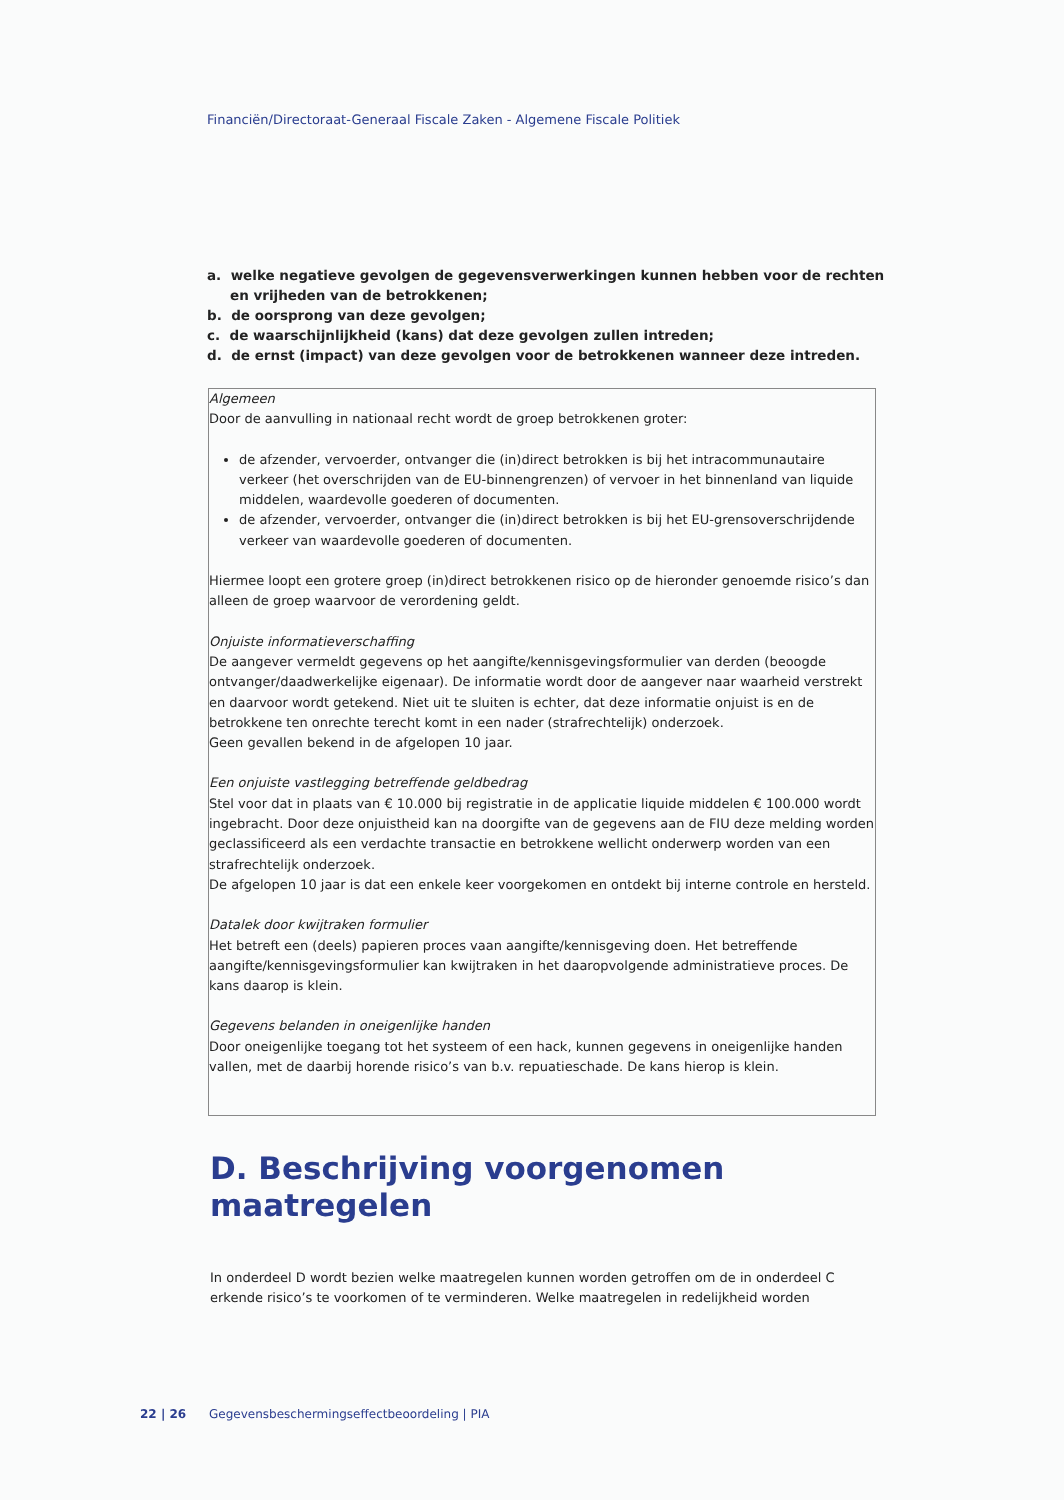Financiën/Directoraat-Generaal Fiscale Zaken - Algemene Fiscale Politiek
a. welke negatieve gevolgen de gegevensverwerkingen kunnen hebben voor de rechten en vrijheden van de betrokkenen;
b. de oorsprong van deze gevolgen;
c. de waarschijnlijkheid (kans) dat deze gevolgen zullen intreden;
d. de ernst (impact) van deze gevolgen voor de betrokkenen wanneer deze intreden.
Algemeen
Door de aanvulling in nationaal recht wordt de groep betrokkenen groter:
de afzender, vervoerder, ontvanger die (in)direct betrokken is bij het intracommunautaire verkeer (het overschrijden van de EU-binnengrenzen) of vervoer in het binnenland van liquide middelen, waardevolle goederen of documenten.
de afzender, vervoerder, ontvanger die (in)direct betrokken is bij het EU-grensoverschrijdende verkeer van waardevolle goederen of documenten.
Hiermee loopt een grotere groep (in)direct betrokkenen risico op de hieronder genoemde risico’s dan alleen de groep waarvoor de verordening geldt.
Onjuiste informatieverschaffing
De aangever vermeldt gegevens op het aangifte/kennisgevingsformulier van derden (beoogde ontvanger/daadwerkelijke eigenaar). De informatie wordt door de aangever naar waarheid verstrekt en daarvoor wordt getekend. Niet uit te sluiten is echter, dat deze informatie onjuist is en de betrokkene ten onrechte terecht komt in een nader (strafrechtelijk) onderzoek.
Geen gevallen bekend in de afgelopen 10 jaar.
Een onjuiste vastlegging betreffende geldbedrag
Stel voor dat in plaats van € 10.000 bij registratie in de applicatie liquide middelen € 100.000 wordt ingebracht. Door deze onjuistheid kan na doorgifte van de gegevens aan de FIU deze melding worden geclassificeerd als een verdachte transactie en betrokkene wellicht onderwerp worden van een strafrechtelijk onderzoek.
De afgelopen 10 jaar is dat een enkele keer voorgekomen en ontdekt bij interne controle en hersteld.
Datalek door kwijtraken formulier
Het betreft een (deels) papieren proces vaan aangifte/kennisgeving doen. Het betreffende aangifte/kennisgevingsformulier kan kwijtraken in het daaropvolgende administratieve proces. De kans daarop is klein.
Gegevens belanden in oneigenlijke handen
Door oneigenlijke toegang tot het systeem of een hack, kunnen gegevens in oneigenlijke handen vallen, met de daarbij horende risico’s van b.v. repuatieschade. De kans hierop is klein.
D. Beschrijving voorgenomen
maatregelen
In onderdeel D wordt bezien welke maatregelen kunnen worden getroffen om de in onderdeel C erkende risico’s te voorkomen of te verminderen. Welke maatregelen in redelijkheid worden
22 | 26 Gegevensbeschermingseffectbeoordeling | PIA